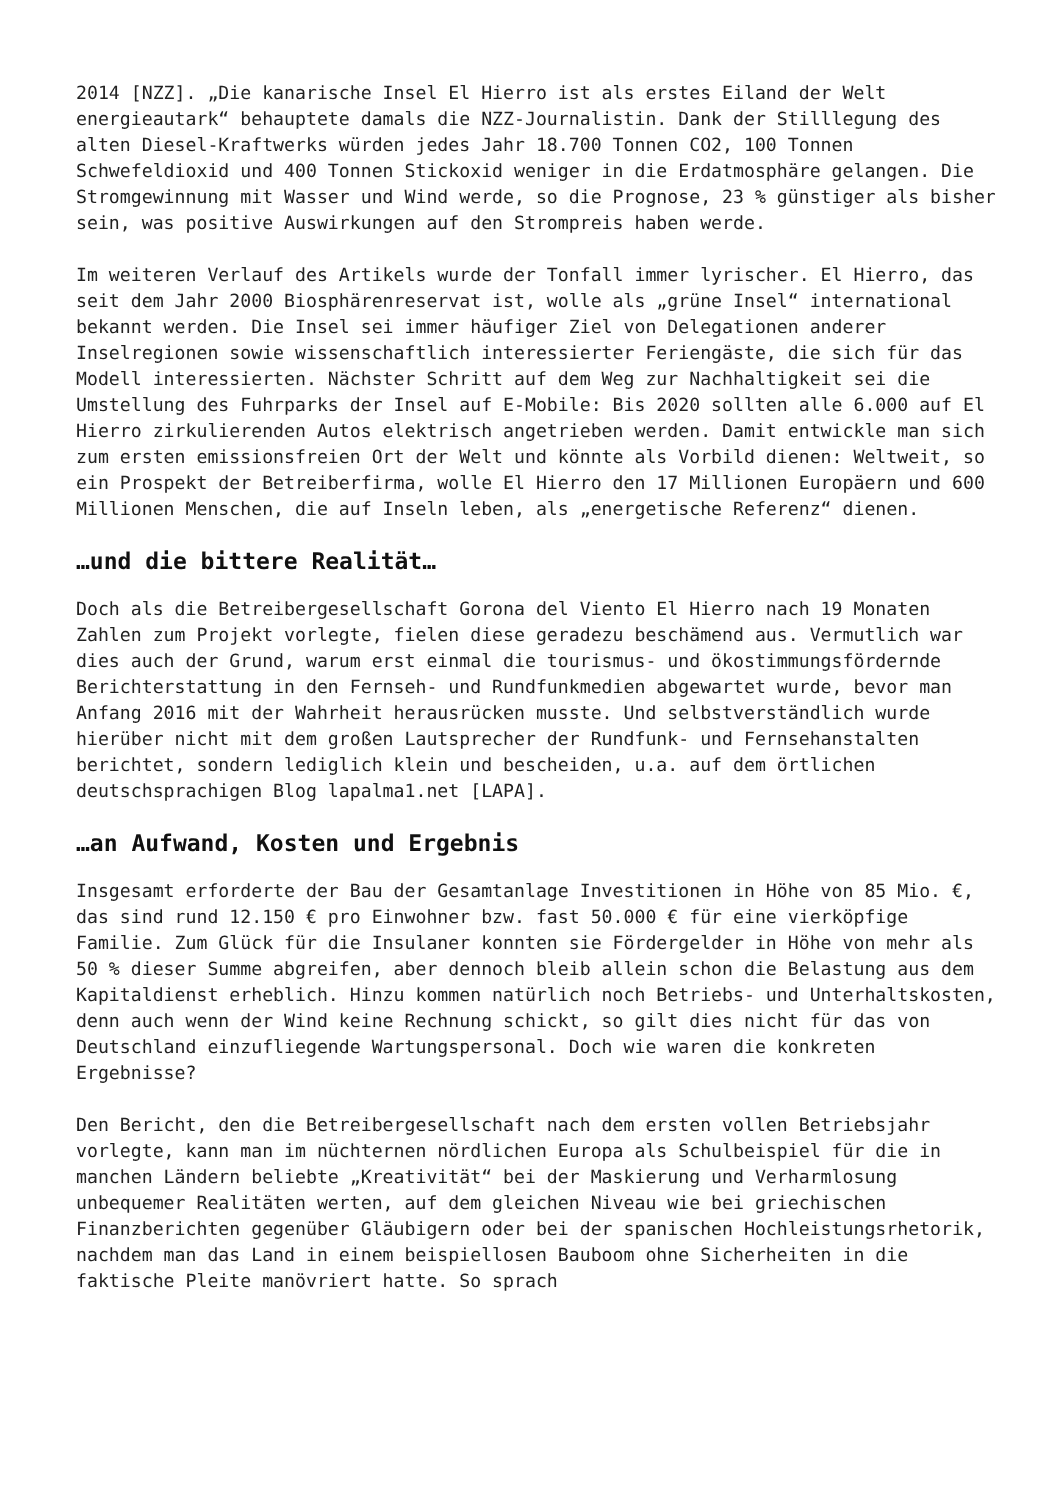2014 [NZZ]. „Die kanarische Insel El Hierro ist als erstes Eiland der Welt energieautark“ behauptete damals die NZZ-Journalistin. Dank der Stilllegung des alten Diesel-Kraftwerks würden jedes Jahr 18.700 Tonnen CO2, 100 Tonnen Schwefeldioxid und 400 Tonnen Stickoxid weniger in die Erdatmosphäre gelangen. Die Stromgewinnung mit Wasser und Wind werde, so die Prognose, 23 % günstiger als bisher sein, was positive Auswirkungen auf den Strompreis haben werde.
Im weiteren Verlauf des Artikels wurde der Tonfall immer lyrischer. El Hierro, das seit dem Jahr 2000 Biosphärenreservat ist, wolle als „grüne Insel“ international bekannt werden. Die Insel sei immer häufiger Ziel von Delegationen anderer Inselregionen sowie wissenschaftlich interessierter Feriengäste, die sich für das Modell interessierten. Nächster Schritt auf dem Weg zur Nachhaltigkeit sei die Umstellung des Fuhrparks der Insel auf E-Mobile: Bis 2020 sollten alle 6.000 auf El Hierro zirkulierenden Autos elektrisch angetrieben werden. Damit entwickle man sich zum ersten emissionsfreien Ort der Welt und könnte als Vorbild dienen: Weltweit, so ein Prospekt der Betreiberfirma, wolle El Hierro den 17 Millionen Europäern und 600 Millionen Menschen, die auf Inseln leben, als „energetische Referenz“ dienen.
…und die bittere Realität…
Doch als die Betreibergesellschaft Gorona del Viento El Hierro nach 19 Monaten Zahlen zum Projekt vorlegte, fielen diese geradezu beschämend aus. Vermutlich war dies auch der Grund, warum erst einmal die tourismus- und ökostimmungsfördernde Berichterstattung in den Fernseh- und Rundfunkmedien abgewartet wurde, bevor man Anfang 2016 mit der Wahrheit herausrücken musste. Und selbstverständlich wurde hierüber nicht mit dem großen Lautsprecher der Rundfunk- und Fernsehanstalten berichtet, sondern lediglich klein und bescheiden, u.a. auf dem örtlichen deutschsprachigen Blog lapalma1.net [LAPA].
…an Aufwand, Kosten und Ergebnis
Insgesamt erforderte der Bau der Gesamtanlage Investitionen in Höhe von 85 Mio. €, das sind rund 12.150 € pro Einwohner bzw. fast 50.000 € für eine vierköpfige Familie. Zum Glück für die Insulaner konnten sie Fördergelder in Höhe von mehr als 50 % dieser Summe abgreifen, aber dennoch bleib allein schon die Belastung aus dem Kapitaldienst erheblich. Hinzu kommen natürlich noch Betriebs- und Unterhaltskosten, denn auch wenn der Wind keine Rechnung schickt, so gilt dies nicht für das von Deutschland einzufliegende Wartungspersonal. Doch wie waren die konkreten Ergebnisse?
Den Bericht, den die Betreibergesellschaft nach dem ersten vollen Betriebsjahr vorlegte, kann man im nüchternen nördlichen Europa als Schulbeispiel für die in manchen Ländern beliebte „Kreativität“ bei der Maskierung und Verharmlosung unbequemer Realitäten werten, auf dem gleichen Niveau wie bei griechischen Finanzberichten gegenüber Gläubigern oder bei der spanischen Hochleistungsrhetorik, nachdem man das Land in einem beispiellosen Bauboom ohne Sicherheiten in die faktische Pleite manövriert hatte. So sprach